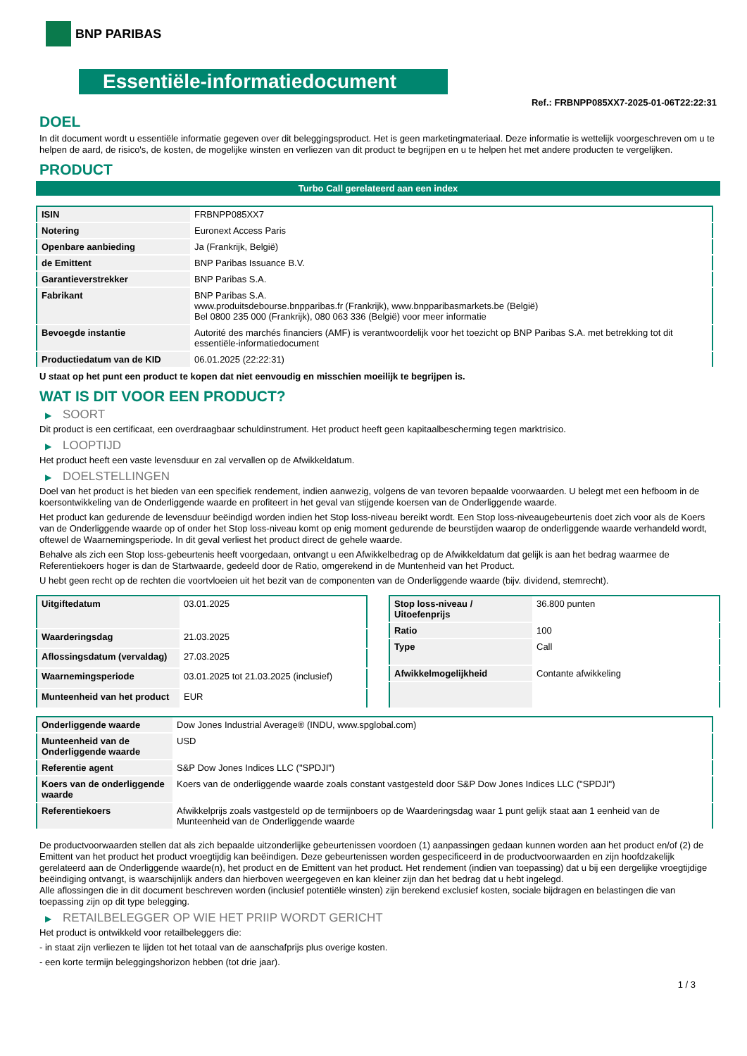BNP PARIBAS
Essentiële-informatiedocument
Ref.: FRBNPP085XX7-2025-01-06T22:22:31
DOEL
In dit document wordt u essentiële informatie gegeven over dit beleggingsproduct. Het is geen marketingmateriaal. Deze informatie is wettelijk voorgeschreven om u te helpen de aard, de risico's, de kosten, de mogelijke winsten en verliezen van dit product te begrijpen en u te helpen het met andere producten te vergelijken.
PRODUCT
Turbo Call gerelateerd aan een index
| ISIN | FRBNPP085XX7 |
| Notering | Euronext Access Paris |
| Openbare aanbieding | Ja (Frankrijk, België) |
| de Emittent | BNP Paribas Issuance B.V. |
| Garantieverstrekker | BNP Paribas S.A. |
| Fabrikant | BNP Paribas S.A. www.produitsdebourse.bnpparibas.fr (Frankrijk), www.bnpparibasmarkets.be (België) Bel 0800 235 000 (Frankrijk), 080 063 336 (België) voor meer informatie |
| Bevoegde instantie | Autorité des marchés financiers (AMF) is verantwoordelijk voor het toezicht op BNP Paribas S.A. met betrekking tot dit essentiële-informatiedocument |
| Productiedatum van de KID | 06.01.2025 (22:22:31) |
U staat op het punt een product te kopen dat niet eenvoudig en misschien moeilijk te begrijpen is.
WAT IS DIT VOOR EEN PRODUCT?
▶ SOORT
Dit product is een certificaat, een overdraagbaar schuldinstrument. Het product heeft geen kapitaalbescherming tegen marktrisico.
▶ LOOPTIJD
Het product heeft een vaste levensduur en zal vervallen op de Afwikkeldatum.
▶ DOELSTELLINGEN
Doel van het product is het bieden van een specifiek rendement, indien aanwezig, volgens de van tevoren bepaalde voorwaarden. U belegt met een hefboom in de koersontwikkeling van de Onderliggende waarde en profiteert in het geval van stijgende koersen van de Onderliggende waarde.
Het product kan gedurende de levensduur beëindigd worden indien het Stop loss-niveau bereikt wordt. Een Stop loss-niveaugebeurtenis doet zich voor als de Koers van de Onderliggende waarde op of onder het Stop loss-niveau komt op enig moment gedurende de beurstijden waarop de onderliggende waarde verhandeld wordt, oftewel de Waarnemingsperiode. In dit geval verliest het product direct de gehele waarde.
Behalve als zich een Stop loss-gebeurtenis heeft voorgedaan, ontvangt u een Afwikkelbedrag op de Afwikkeldatum dat gelijk is aan het bedrag waarmee de Referentiekoers hoger is dan de Startwaarde, gedeeld door de Ratio, omgerekend in de Muntenheid van het Product.
U hebt geen recht op de rechten die voortvloeien uit het bezit van de componenten van de Onderliggende waarde (bijv. dividend, stemrecht).
| Uitgiftedatum | 03.01.2025 |
| Waarderingsdag | 21.03.2025 |
| Aflossingsdatum (vervaldag) | 27.03.2025 |
| Waarnemingsperiode | 03.01.2025 tot 21.03.2025 (inclusief) |
| Munteenheid van het product | EUR |
| Stop loss-niveau / Uitoefenprijs | 36.800 punten |
| Ratio | 100 |
| Type | Call |
| Afwikkelmogelijkheid | Contante afwikkeling |
| Onderliggende waarde | Dow Jones Industrial Average® (INDU, www.spglobal.com) |
| Munteenheid van de Onderliggende waarde | USD |
| Referentie agent | S&P Dow Jones Indices LLC ("SPDJI") |
| Koers van de onderliggende waarde | Koers van de onderliggende waarde zoals constant vastgesteld door S&P Dow Jones Indices LLC ("SPDJI") |
| Referentiekoers | Afwikkelprijs zoals vastgesteld op de termijnboers op de Waarderingsdag waar 1 punt gelijk staat aan 1 eenheid van de Munteenheid van de Onderliggende waarde |
De productvoorwaarden stellen dat als zich bepaalde uitzonderlijke gebeurtenissen voordoen (1) aanpassingen gedaan kunnen worden aan het product en/of (2) de Emittent van het product het product vroegtijdig kan beëindigen. Deze gebeurtenissen worden gespecificeerd in de productvoorwaarden en zijn hoofdzakelijk gerelateerd aan de Onderliggende waarde(n), het product en de Emittent van het product. Het rendement (indien van toepassing) dat u bij een dergelijke vroegtijdige beëindiging ontvangt, is waarschijnlijk anders dan hierboven weergegeven en kan kleiner zijn dan het bedrag dat u hebt ingelegd.
Alle aflossingen die in dit document beschreven worden (inclusief potentiële winsten) zijn berekend exclusief kosten, sociale bijdragen en belastingen die van toepassing zijn op dit type belegging.
▶ RETAILBELEGGER OP WIE HET PRIIP WORDT GERICHT
Het product is ontwikkeld voor retailbeleggers die:
- in staat zijn verliezen te lijden tot het totaal van de aanschafprijs plus overige kosten.
- een korte termijn beleggingshorizon hebben (tot drie jaar).
1 / 3